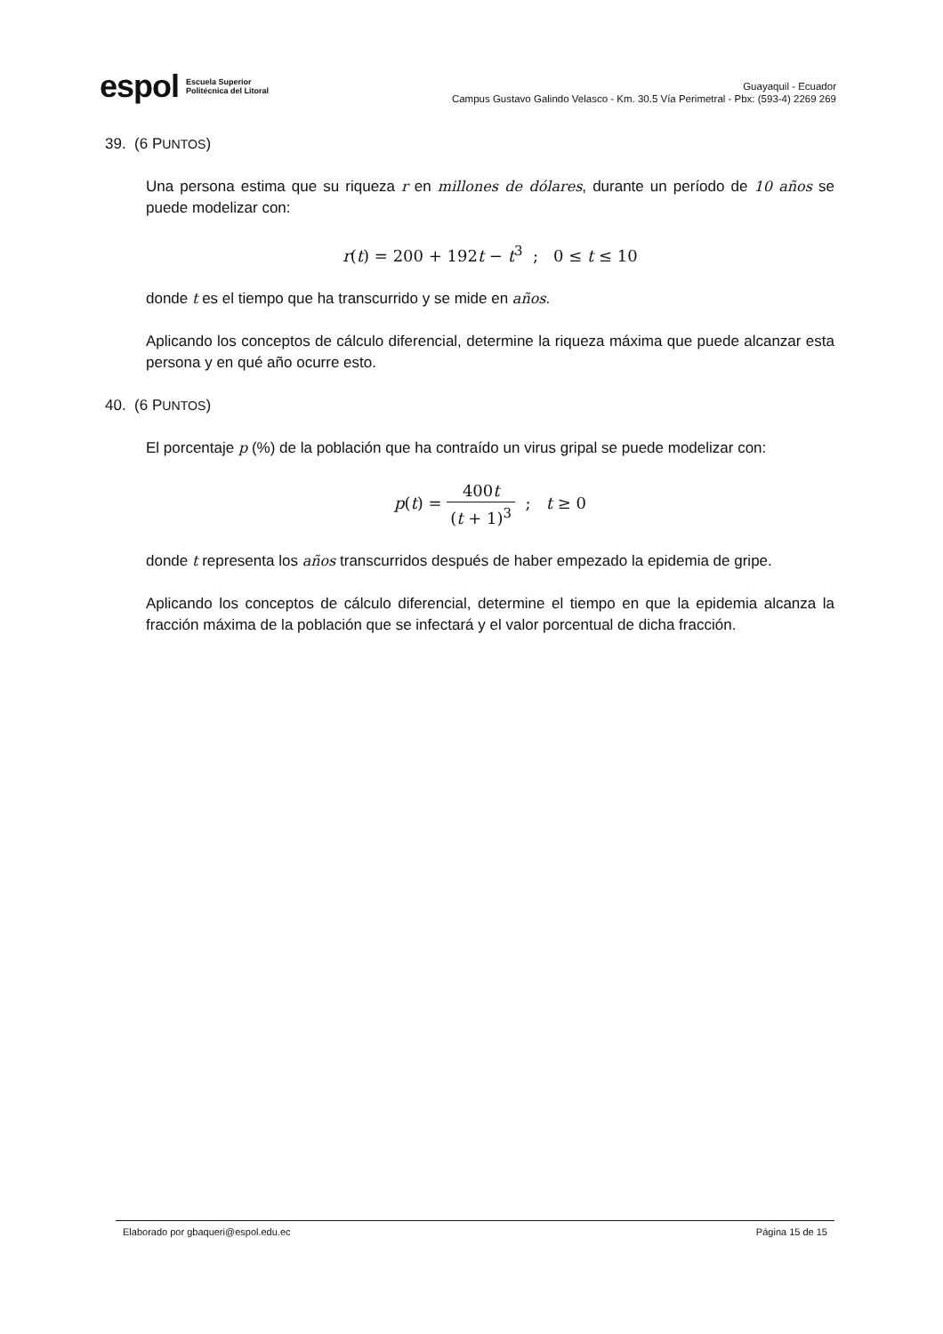espol Escuela Superior
Politécnica del Litoral
Guayaquil - Ecuador
Campus Gustavo Galindo Velasco - Km. 30.5 Vía Perimetral - Pbx: (593-4) 2269 269
39. (6 PUNTOS)
Una persona estima que su riqueza r en millones de dólares, durante un período de 10 años se puede modelizar con:
r(t) = 200 + 192t − t<sup>3</sup> ; 0 ≤ t ≤ 10
donde t es el tiempo que ha transcurrido y se mide en años.
Aplicando los conceptos de cálculo diferencial, determine la riqueza máxima que puede alcanzar esta persona y en qué año ocurre esto.
40. (6 PUNTOS)
El porcentaje p (%) de la población que ha contraído un virus gripal se puede modelizar con:
p(t) = 400t (t + 1)<sup>3</sup> ; t ≥ 0
donde t representa los años transcurridos después de haber empezado la epidemia de gripe.
Aplicando los conceptos de cálculo diferencial, determine el tiempo en que la epidemia alcanza la fracción máxima de la población que se infectará y el valor porcentual de dicha fracción.
Elaborado por gbaqueri@espol.edu.ec Página 15 de 15